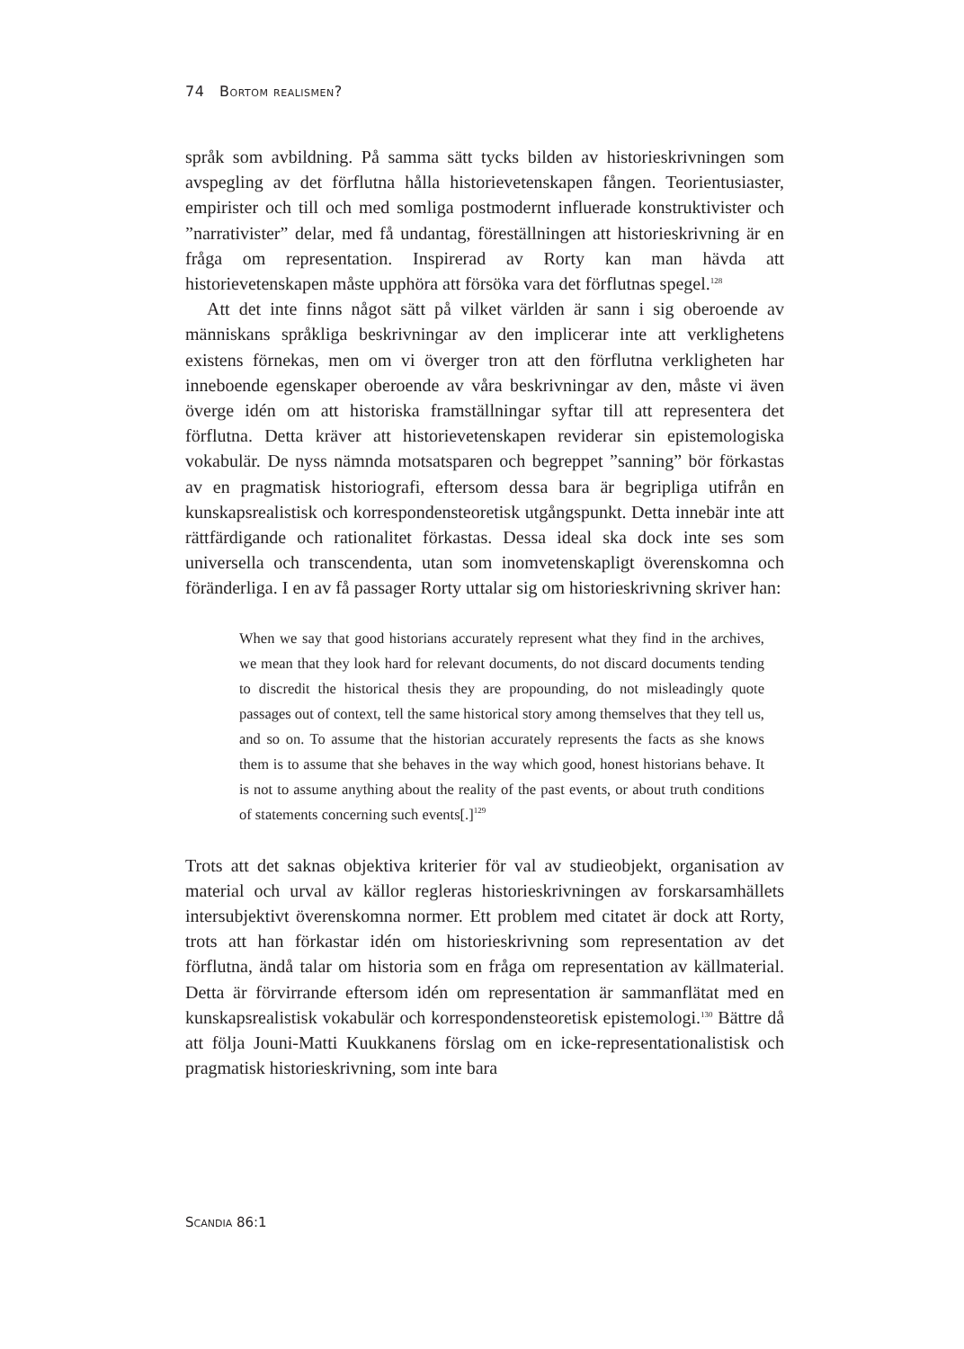74 Bortom realismen?
språk som avbildning. På samma sätt tycks bilden av historieskrivningen som avspegling av det förflutna hålla historievetenskapen fången. Teori­entusiaster, empirister och till och med somliga postmodernt influerade konstruktivister och ”narrativister” delar, med få undantag, föreställningen att historieskrivning är en fråga om representation. Inspirerad av Rorty kan man hävda att historievetenskapen måste upphöra att försöka vara det förflutnas spegel.<sup>128</sup>
Att det inte finns något sätt på vilket världen är sann i sig oberoende av människans språkliga beskrivningar av den implicerar inte att verklighetens existens förnekas, men om vi överger tron att den förflutna verkligheten har inneboende egenskaper oberoende av våra beskrivningar av den, måste vi även överge idén om att historiska framställningar syftar till att representera det förflutna. Detta kräver att historievetenskapen reviderar sin epistemo­logiska vokabulär. De nyss nämnda motsatsparen och begreppet ”sanning” bör förkastas av en pragmatisk historiografi, eftersom dessa bara är begripliga utifrån en kunskapsrealistisk och korrespondensteoretisk utgångspunkt. Detta innebär inte att rättfärdigande och rationalitet förkastas. Dessa ideal ska dock inte ses som universella och transcendenta, utan som inomveten­skapligt överenskomna och föränderliga. I en av få passager Rorty uttalar sig om historieskrivning skriver han:
When we say that good historians accurately represent what they find in the archives, we mean that they look hard for relevant documents, do not discard documents tending to discredit the historical thesis they are propounding, do not misleadingly quote passages out of context, tell the same historical story among themselves that they tell us, and so on. To assume that the historian accurately represents the facts as she knows them is to assume that she behaves in the way which good, honest historians behave. It is not to assume anything about the reality of the past events, or about truth conditions of statements concerning such events[.]<sup>129</sup>
Trots att det saknas objektiva kriterier för val av studieobjekt, organisation av material och urval av källor regleras historieskrivningen av forskarsamhällets intersubjektivt överenskomna normer. Ett problem med citatet är dock att Rorty, trots att han förkastar idén om historieskrivning som representation av det förflutna, ändå talar om historia som en fråga om representation av källmaterial. Detta är förvirrande eftersom idén om representation är sam­manflätat med en kunskapsrealistisk vokabulär och korrespondensteoretisk epistemologi.<sup>130</sup> Bättre då att följa Jouni-Matti Kuukkanens förslag om en icke-representationalistisk och pragmatisk historieskrivning, som inte bara
Scandia 86:1